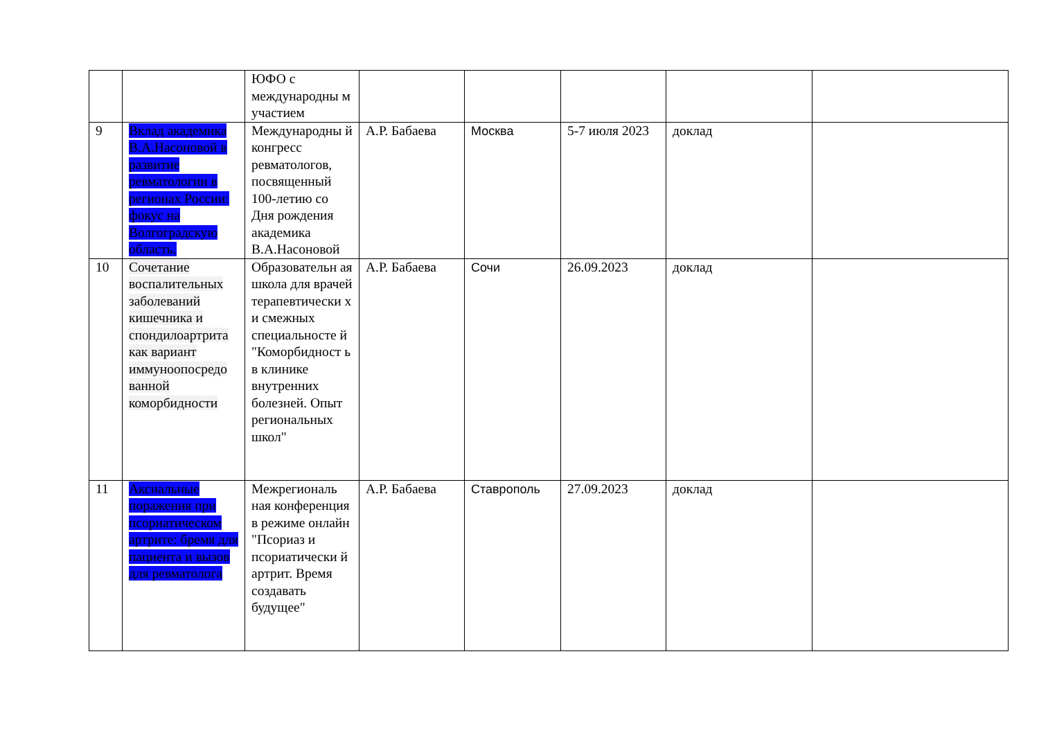| | | ЮФО с международны м участием | | | | | |
| 9 | Вклад академика В.А.Насоновой в развитие ревматологии в регионах России: фокус на Волгоградскую область. | Международны й конгресс ревматологов, посвященный 100-летию со Дня рождения академика В.А.Насоновой | А.Р. Бабаева | Москва | 5-7 июля 2023 | доклад | |
| 10 | Сочетание воспалительных заболеваний кишечника и спондилоартрита как вариант иммуноопосредо ванной коморбидности | Образовательн ая школа для врачей терапевтически х и смежных специальносте й "Коморбидност ь в клинике внутренних болезней. Опыт региональных школ" | А.Р. Бабаева | Сочи | 26.09.2023 | доклад | |
| 11 | Аксиальные поражения при псориатическом артрите: бремя для пациента и вызов для ревматолога | Межрегиональ ная конференция в режиме онлайн "Псориаз и псориатически й артрит. Время создавать будущее" | А.Р. Бабаева | Ставрополь | 27.09.2023 | доклад | |